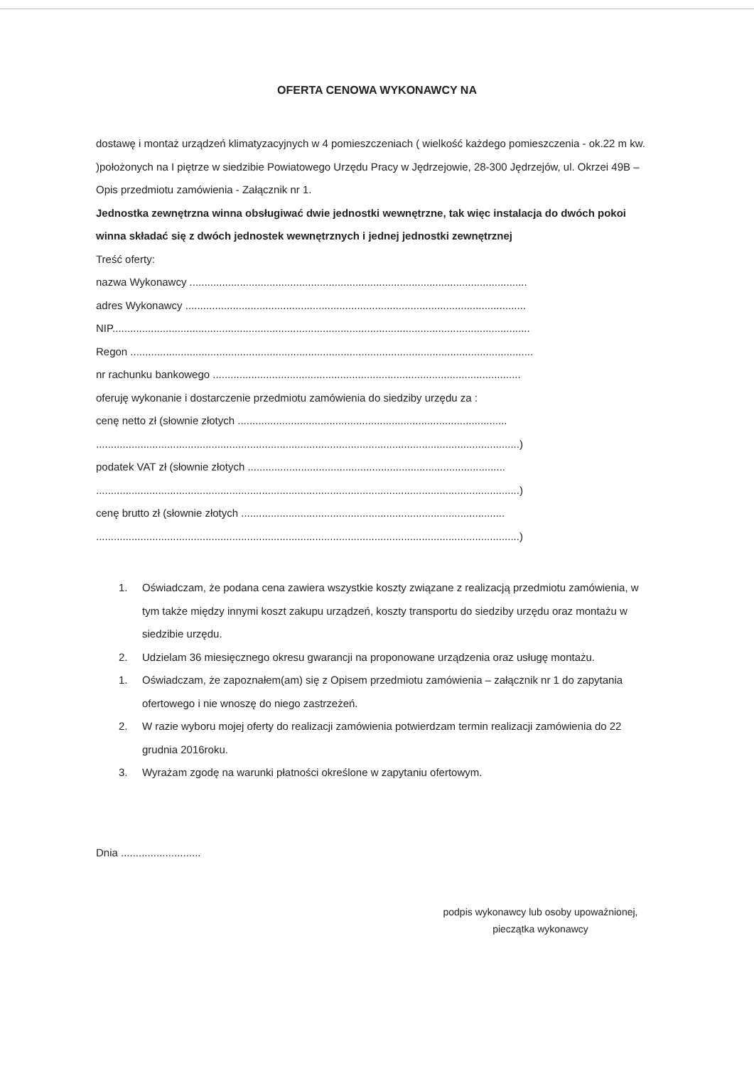OFERTA CENOWA WYKONAWCY NA
dostawę i montaż urządzeń klimatyzacyjnych w 4 pomieszczeniach ( wielkość każdego pomieszczenia - ok.22 m kw. )położonych na I piętrze w siedzibie Powiatowego Urzędu Pracy w Jędrzejowie, 28-300 Jędrzejów, ul. Okrzei 49B – Opis przedmiotu zamówienia - Załącznik nr 1.
Jednostka zewnętrzna winna obsługiwać dwie jednostki wewnętrzne, tak więc instalacja do dwóch pokoi winna składać się z dwóch jednostek wewnętrznych i jednej jednostki zewnętrznej
Treść oferty:
nazwa Wykonawcy ..................................................................................................................
adres Wykonawcy ...................................................................................................................
NIP.............................................................................................................................................
Regon ........................................................................................................................................
nr rachunku bankowego ........................................................................................................
oferuję wykonanie i dostarczenie przedmiotu zamówienia do siedziby urzędu za :
cenę netto zł (słownie złotych ...........................................................................................
...............................................................................................................................................)
podatek VAT zł (słownie złotych .......................................................................................
...............................................................................................................................................)
cenę brutto zł (słownie złotych .........................................................................................
...............................................................................................................................................)
1. Oświadczam, że podana cena zawiera wszystkie koszty związane z realizacją przedmiotu zamówienia, w tym także między innymi koszt zakupu urządzeń, koszty transportu do siedziby urzędu oraz montażu w siedzibie urzędu.
2. Udzielam 36 miesięcznego okresu gwarancji na proponowane urządzenia oraz usługę montażu.
1. Oświadczam, że zapoznałem(am) się z Opisem przedmiotu zamówienia – załącznik nr 1 do zapytania ofertowego i nie wnoszę do niego zastrzeżeń.
2. W razie wyboru mojej oferty do realizacji zamówienia potwierdzam termin realizacji zamówienia do 22 grudnia 2016roku.
3. Wyrażam zgodę na warunki płatności określone w zapytaniu ofertowym.
Dnia ...........................
podpis wykonawcy lub osoby upoważnionej,
pieczątka wykonawcy